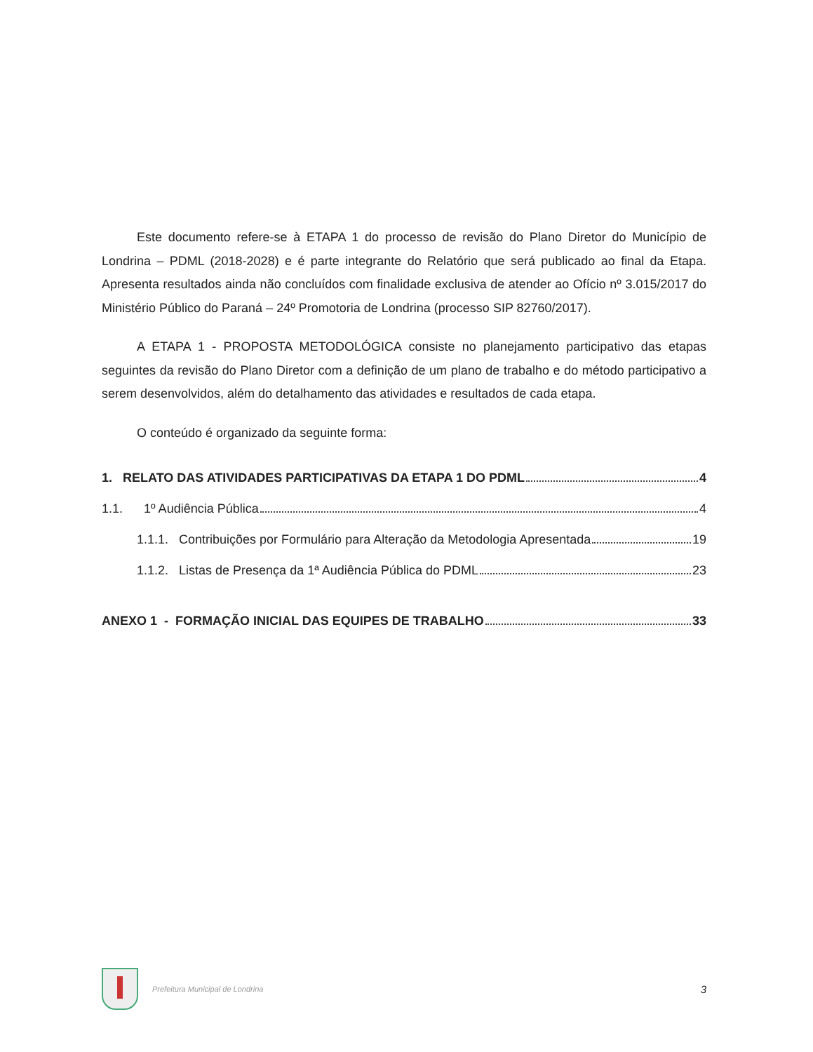Este documento refere-se à ETAPA 1 do processo de revisão do Plano Diretor do Município de Londrina – PDML (2018-2028) e é parte integrante do Relatório que será publicado ao final da Etapa. Apresenta resultados ainda não concluídos com finalidade exclusiva de atender ao Ofício nº 3.015/2017 do Ministério Público do Paraná – 24º Promotoria de Londrina (processo SIP 82760/2017).
A ETAPA 1 - PROPOSTA METODOLÓGICA consiste no planejamento participativo das etapas seguintes da revisão do Plano Diretor com a definição de um plano de trabalho e do método participativo a serem desenvolvidos, além do detalhamento das atividades e resultados de cada etapa.
O conteúdo é organizado da seguinte forma:
1. RELATO DAS ATIVIDADES PARTICIPATIVAS DA ETAPA 1 DO PDML 4
1.1. 1º Audiência Pública 4
1.1.1. Contribuições por Formulário para Alteração da Metodologia Apresentada 19
1.1.2. Listas de Presença da 1ª Audiência Pública do PDML 23
ANEXO 1 - FORMAÇÃO INICIAL DAS EQUIPES DE TRABALHO 33
Prefeitura Municipal de Londrina 3